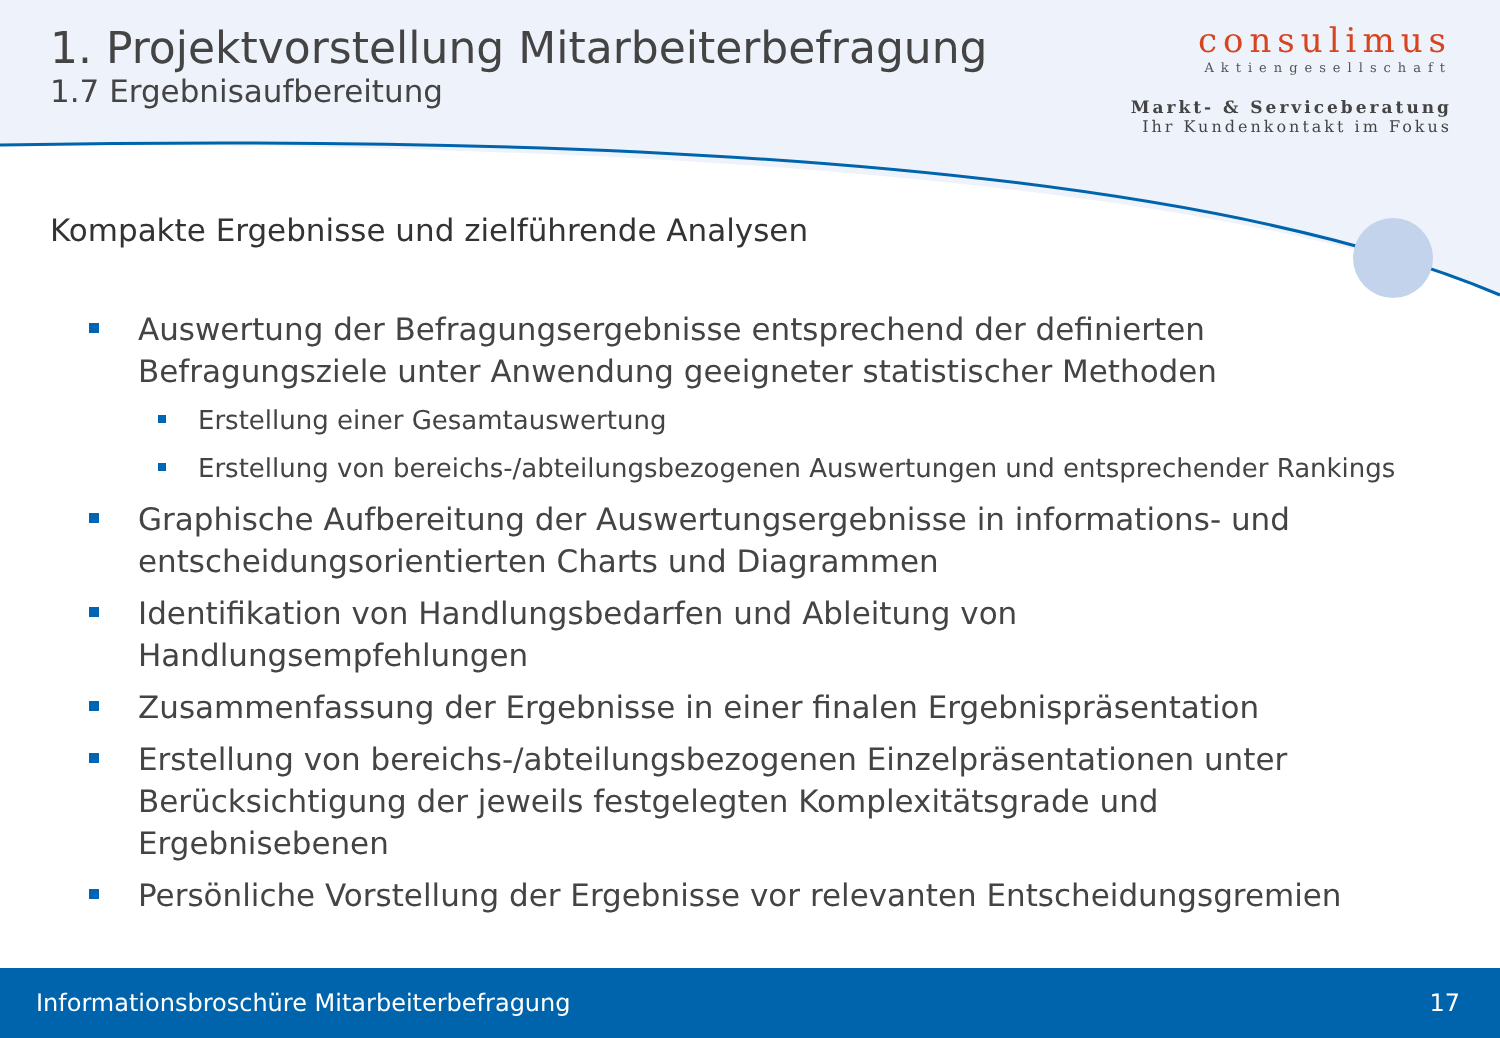1. Projektvorstellung Mitarbeiterbefragung
1.7 Ergebnisaufbereitung
consulimus
Aktiengesellschaft
Markt- & Serviceberatung
Ihr Kundenkontakt im Fokus
Kompakte Ergebnisse und zielführende Analysen
Auswertung der Befragungsergebnisse entsprechend der definierten Befragungsziele unter Anwendung geeigneter statistischer Methoden
Erstellung einer Gesamtauswertung
Erstellung von bereichs-/abteilungsbezogenen Auswertungen und entsprechender Rankings
Graphische Aufbereitung der Auswertungsergebnisse in informations- und entscheidungsorientierten Charts und Diagrammen
Identifikation von Handlungsbedarfen und Ableitung von Handlungsempfehlungen
Zusammenfassung der Ergebnisse in einer finalen Ergebnispräsentation
Erstellung von bereichs-/abteilungsbezogenen Einzelpräsentationen unter Berücksichtigung der jeweils festgelegten Komplexitätsgrade und Ergebnisebenen
Persönliche Vorstellung der Ergebnisse vor relevanten Entscheidungsgremien
Informationsbroschüre Mitarbeiterbefragung 17